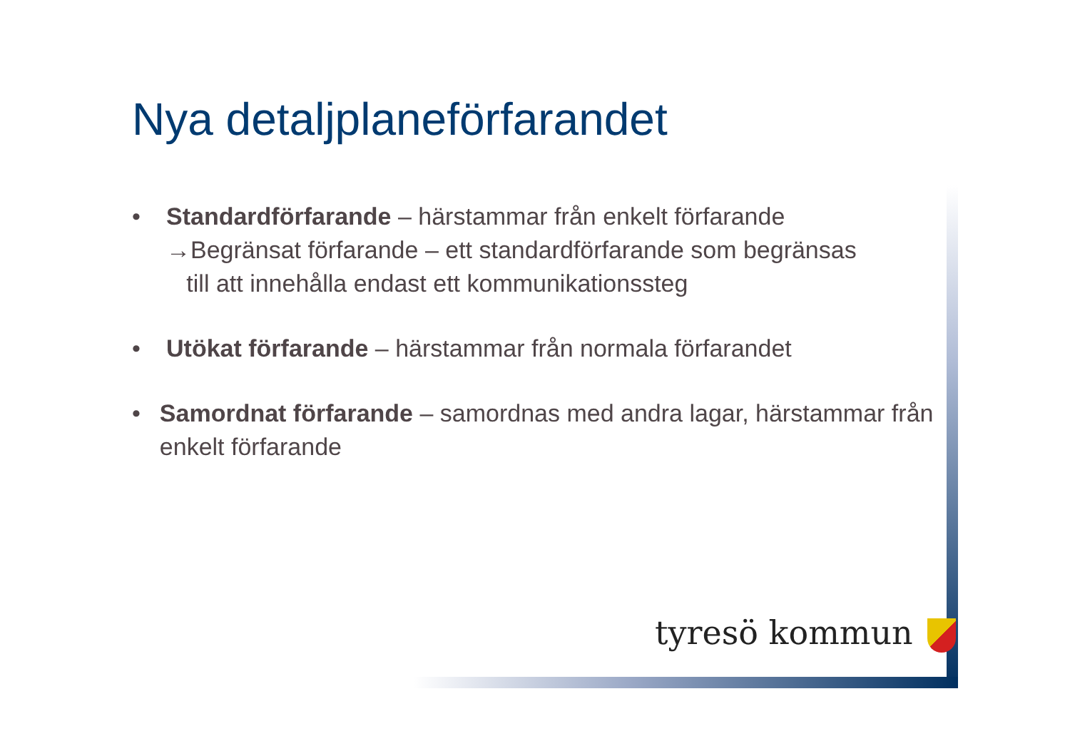Nya detaljplaneförfarandet
• Standardförfarande – härstammar från enkelt förfarande
→Begränsat förfarande – ett standardförfarande som begränsas
till att innehålla endast ett kommunikationssteg
• Utökat förfarande – härstammar från normala förfarandet
• Samordnat förfarande – samordnas med andra lagar, härstammar från enkelt förfarande
tyresö kommun